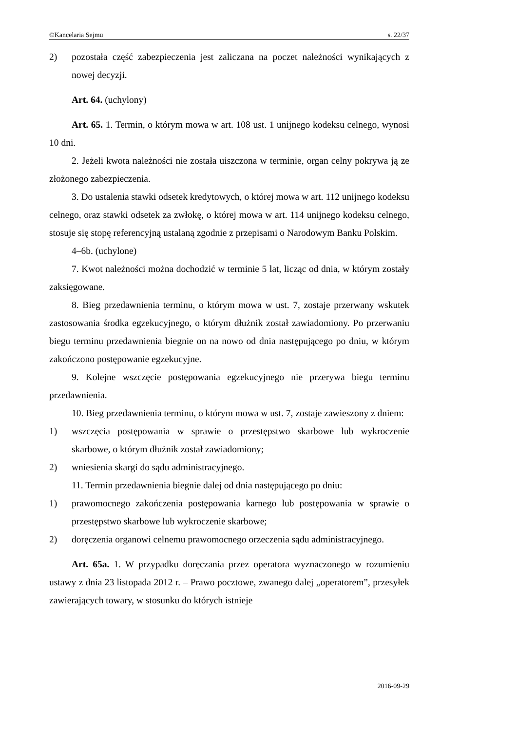©Kancelaria Sejmu s. 22/37
2) pozostała część zabezpieczenia jest zaliczana na poczet należności wynikających z nowej decyzji.
Art. 64. (uchylony)
Art. 65. 1. Termin, o którym mowa w art. 108 ust. 1 unijnego kodeksu celnego, wynosi 10 dni.
2. Jeżeli kwota należności nie została uiszczona w terminie, organ celny pokrywa ją ze złożonego zabezpieczenia.
3. Do ustalenia stawki odsetek kredytowych, o której mowa w art. 112 unijnego kodeksu celnego, oraz stawki odsetek za zwłokę, o której mowa w art. 114 unijnego kodeksu celnego, stosuje się stopę referencyjną ustalaną zgodnie z przepisami o Narodowym Banku Polskim.
4–6b. (uchylone)
7. Kwot należności można dochodzić w terminie 5 lat, licząc od dnia, w którym zostały zaksięgowane.
8. Bieg przedawnienia terminu, o którym mowa w ust. 7, zostaje przerwany wskutek zastosowania środka egzekucyjnego, o którym dłużnik został zawiadomiony. Po przerwaniu biegu terminu przedawnienia biegnie on na nowo od dnia następującego po dniu, w którym zakończono postępowanie egzekucyjne.
9. Kolejne wszczęcie postępowania egzekucyjnego nie przerywa biegu terminu przedawnienia.
10. Bieg przedawnienia terminu, o którym mowa w ust. 7, zostaje zawieszony z dniem:
1) wszczęcia postępowania w sprawie o przestępstwo skarbowe lub wykroczenie skarbowe, o którym dłużnik został zawiadomiony;
2) wniesienia skargi do sądu administracyjnego.
11. Termin przedawnienia biegnie dalej od dnia następującego po dniu:
1) prawomocnego zakończenia postępowania karnego lub postępowania w sprawie o przestępstwo skarbowe lub wykroczenie skarbowe;
2) doręczenia organowi celnemu prawomocnego orzeczenia sądu administracyjnego.
Art. 65a. 1. W przypadku doręczania przez operatora wyznaczonego w rozumieniu ustawy z dnia 23 listopada 2012 r. – Prawo pocztowe, zwanego dalej „operatorem”, przesyłek zawierających towary, w stosunku do których istnieje
2016-09-29